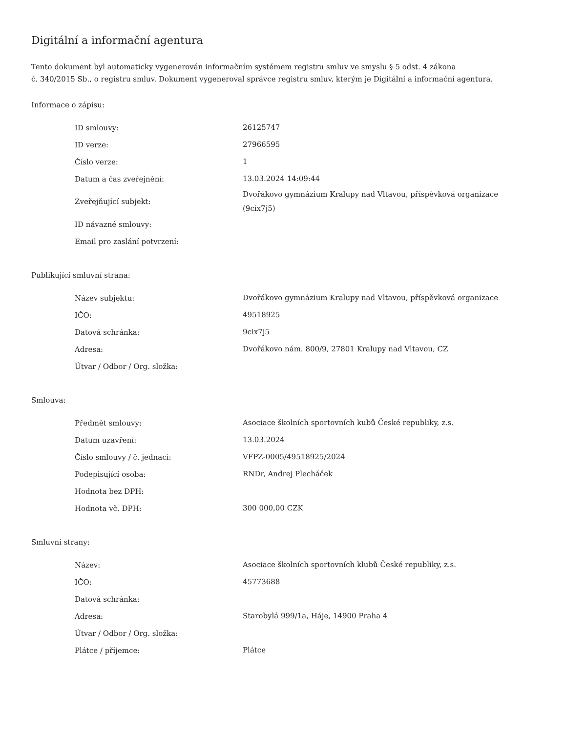Digitální a informační agentura
Tento dokument byl automaticky vygenerován informačním systémem registru smluv ve smyslu § 5 odst. 4 zákona
č. 340/2015 Sb., o registru smluv. Dokument vygeneroval správce registru smluv, kterým je Digitální a informační agentura.
Informace o zápisu:
| ID smlouvy: | 26125747 |
| ID verze: | 27966595 |
| Číslo verze: | 1 |
| Datum a čas zveřejnění: | 13.03.2024 14:09:44 |
| Zveřejňující subjekt: | Dvořákovo gymnázium Kralupy nad Vltavou, příspěvková organizace (9cix7j5) |
| ID návazné smlouvy: | |
| Email pro zaslání potvrzení: | |
Publikující smluvní strana:
| Název subjektu: | Dvořákovo gymnázium Kralupy nad Vltavou, příspěvková organizace |
| IČO: | 49518925 |
| Datová schránka: | 9cix7j5 |
| Adresa: | Dvořákovo nám. 800/9, 27801 Kralupy nad Vltavou, CZ |
| Útvar / Odbor / Org. složka: | |
Smlouva:
| Předmět smlouvy: | Asociace školních sportovních kubů České republiky, z.s. |
| Datum uzavření: | 13.03.2024 |
| Číslo smlouvy / č. jednací: | VFPZ-0005/49518925/2024 |
| Podepisující osoba: | RNDr, Andrej Plecháček |
| Hodnota bez DPH: | |
| Hodnota vč. DPH: | 300 000,00 CZK |
Smluvní strany:
| Název: | Asociace školních sportovních klubů České republiky, z.s. |
| IČO: | 45773688 |
| Datová schránka: | |
| Adresa: | Starobylá 999/1a, Háje, 14900 Praha 4 |
| Útvar / Odbor / Org. složka: | |
| Plátce / příjemce: | Plátce |